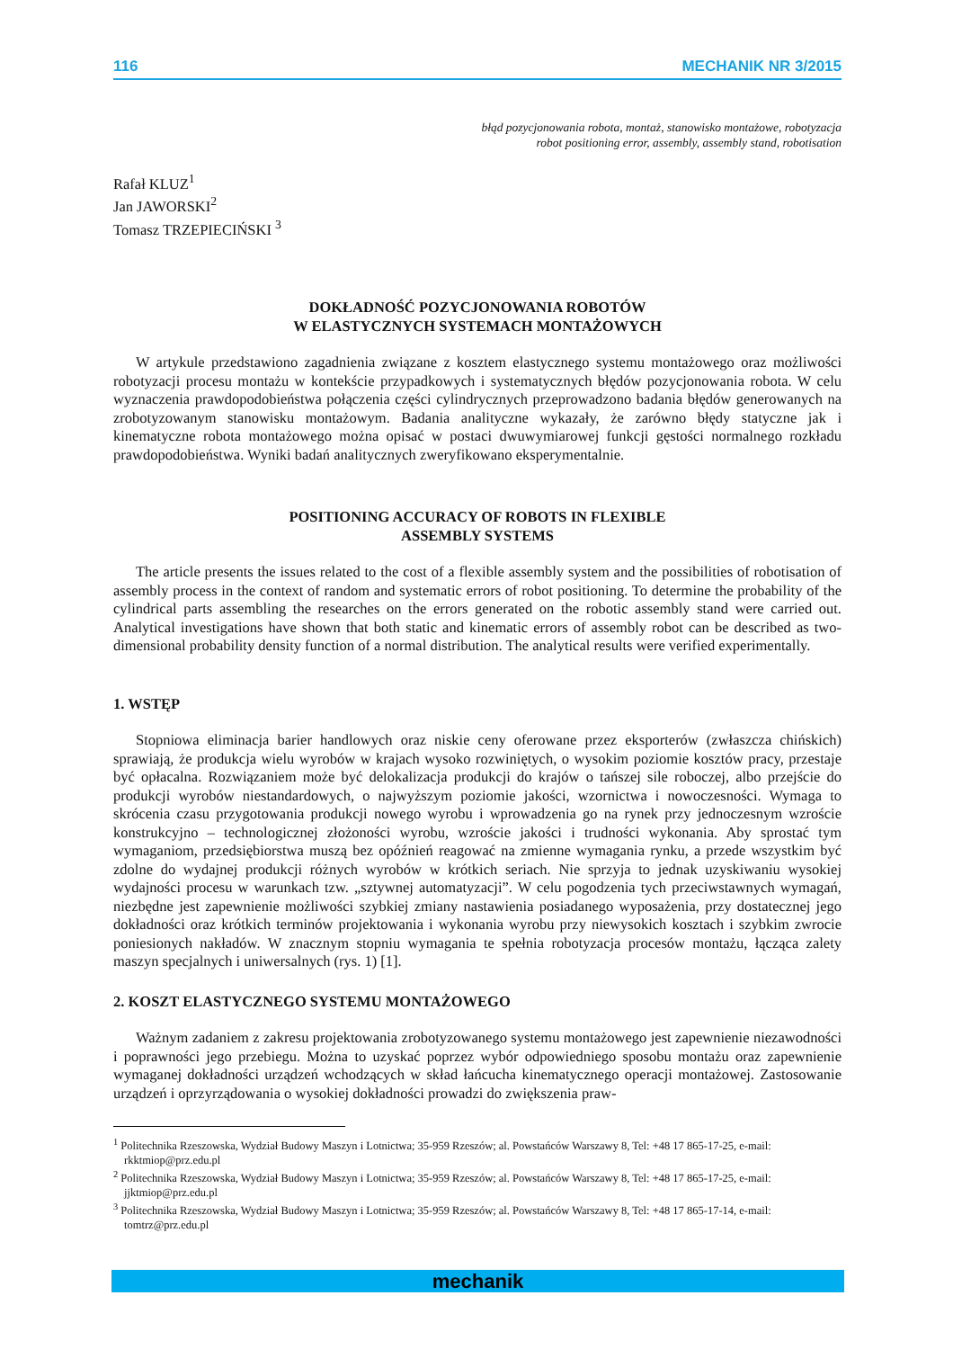116 MECHANIK NR 3/2015
błąd pozycjonowania robota, montaż, stanowisko montażowe, robotyzacja
robot positioning error, assembly, assembly stand, robotisation
Rafał KLUZ<sup>1</sup>
Jan JAWORSKI<sup>2</sup>
Tomasz TRZEPIECIŃSKI <sup>3</sup>
DOKŁADNOŚĆ POZYCJONOWANIA ROBOTÓW
W ELASTYCZNYCH SYSTEMACH MONTAŻOWYCH
W artykule przedstawiono zagadnienia związane z kosztem elastycznego systemu montażowego oraz możliwości robotyzacji procesu montażu w kontekście przypadkowych i systematycznych błędów pozycjonowania robota. W celu wyznaczenia prawdopodobieństwa połączenia części cylindrycznych przeprowadzono badania błędów generowanych na zrobotyzowanym stanowisku montażowym. Badania analityczne wykazały, że zarówno błędy statyczne jak i kinematyczne robota montażowego można opisać w postaci dwuwymiarowej funkcji gęstości normalnego rozkładu prawdopodobieństwa. Wyniki badań analitycznych zweryfikowano eksperymentalnie.
POSITIONING ACCURACY OF ROBOTS IN FLEXIBLE
ASSEMBLY SYSTEMS
The article presents the issues related to the cost of a flexible assembly system and the possibilities of robotisation of assembly process in the context of random and systematic errors of robot positioning. To determine the probability of the cylindrical parts assembling the researches on the errors generated on the robotic assembly stand were carried out. Analytical investigations have shown that both static and kinematic errors of assembly robot can be described as two-dimensional probability density function of a normal distribution. The analytical results were verified experimentally.
1. WSTĘP
Stopniowa eliminacja barier handlowych oraz niskie ceny oferowane przez eksporterów (zwłaszcza chińskich) sprawiają, że produkcja wielu wyrobów w krajach wysoko rozwiniętych, o wysokim poziomie kosztów pracy, przestaje być opłacalna. Rozwiązaniem może być delokalizacja produkcji do krajów o tańszej sile roboczej, albo przejście do produkcji wyrobów niestandardowych, o najwyższym poziomie jakości, wzornictwa i nowoczesności. Wymaga to skrócenia czasu przygotowania produkcji nowego wyrobu i wprowadzenia go na rynek przy jednoczesnym wzroście konstrukcyjno – technologicznej złożoności wyrobu, wzroście jakości i trudności wykonania. Aby sprostać tym wymaganiom, przedsiębiorstwa muszą bez opóźnień reagować na zmienne wymagania rynku, a przede wszystkim być zdolne do wydajnej produkcji różnych wyrobów w krótkich seriach. Nie sprzyja to jednak uzyskiwaniu wysokiej wydajności procesu w warunkach tzw. „sztywnej automatyzacji”. W celu pogodzenia tych przeciwstawnych wymagań, niezbędne jest zapewnienie możliwości szybkiej zmiany nastawienia posiadanego wyposażenia, przy dostatecznej jego dokładności oraz krótkich terminów projektowania i wykonania wyrobu przy niewysokich kosztach i szybkim zwrocie poniesionych nakładów. W znacznym stopniu wymagania te spełnia robotyzacja procesów montażu, łącząca zalety maszyn specjalnych i uniwersalnych (rys. 1) [1].
2. KOSZT ELASTYCZNEGO SYSTEMU MONTAŻOWEGO
Ważnym zadaniem z zakresu projektowania zrobotyzowanego systemu montażowego jest zapewnienie niezawodności i poprawności jego przebiegu. Można to uzyskać poprzez wybór odpowiedniego sposobu montażu oraz zapewnienie wymaganej dokładności urządzeń wchodzących w skład łańcucha kinematycznego operacji montażowej. Zastosowanie urządzeń i oprzyrządowania o wysokiej dokładności prowadzi do zwiększenia praw-
<sup>1</sup> Politechnika Rzeszowska, Wydział Budowy Maszyn i Lotnictwa; 35-959 Rzeszów; al. Powstańców Warszawy 8, Tel: +48 17 865-17-25, e-mail: rkktmiop@prz.edu.pl
<sup>2</sup> Politechnika Rzeszowska, Wydział Budowy Maszyn i Lotnictwa; 35-959 Rzeszów; al. Powstańców Warszawy 8, Tel: +48 17 865-17-25, e-mail: jjktmiop@prz.edu.pl
<sup>3</sup> Politechnika Rzeszowska, Wydział Budowy Maszyn i Lotnictwa; 35-959 Rzeszów; al. Powstańców Warszawy 8, Tel: +48 17 865-17-14, e-mail: tomtrz@prz.edu.pl
mechanik